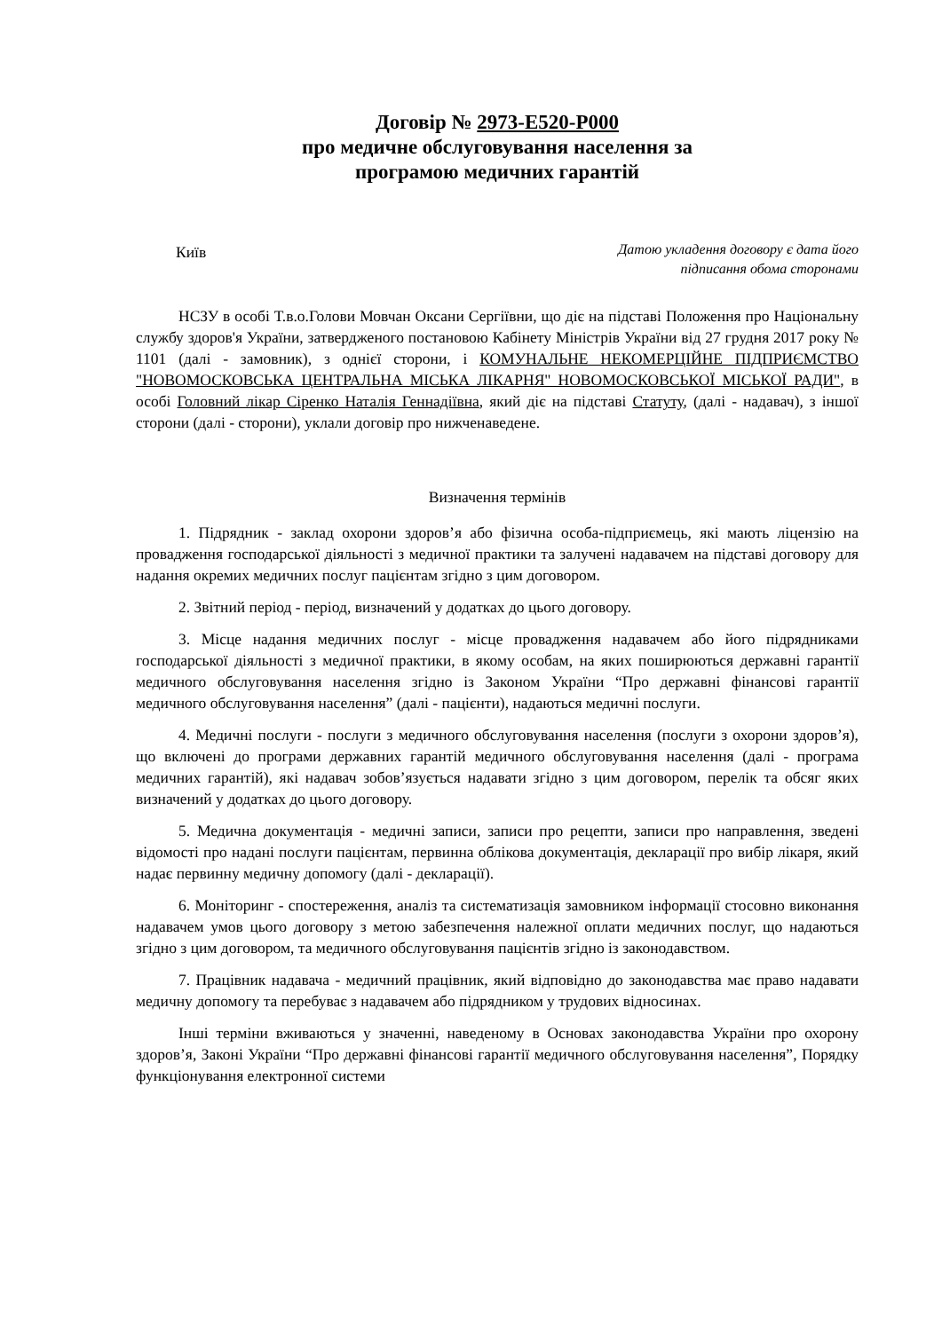Договір № 2973-Е520-Р000
про медичне обслуговування населення за
програмою медичних гарантій
Київ
Датою укладення договору є дата його
підписання обома сторонами
НСЗУ в особі Т.в.о.Голови Мовчан Оксани Сергіївни, що діє на підставі Положення про Національну службу здоров'я України, затвердженого постановою Кабінету Міністрів України від 27 грудня 2017 року № 1101 (далі - замовник), з однієї сторони, і КОМУНАЛЬНЕ НЕКОМЕРЦІЙНЕ ПІДПРИЄМСТВО "НОВОМОСКОВСЬКА ЦЕНТРАЛЬНА МІСЬКА ЛІКАРНЯ" НОВОМОСКОВСЬКОЇ МІСЬКОЇ РАДИ", в особі Головний лікар Сіренко Наталія Геннадіївна, який діє на підставі Статуту, (далі - надавач), з іншої сторони (далі - сторони), уклали договір про нижченаведене.
Визначення термінів
1. Підрядник - заклад охорони здоров’я або фізична особа-підприємець, які мають ліцензію на провадження господарської діяльності з медичної практики та залучені надавачем на підставі договору для надання окремих медичних послуг пацієнтам згідно з цим договором.
2. Звітний період - період, визначений у додатках до цього договору.
3. Місце надання медичних послуг - місце провадження надавачем або його підрядниками господарської діяльності з медичної практики, в якому особам, на яких поширюються державні гарантії медичного обслуговування населення згідно із Законом України “Про державні фінансові гарантії медичного обслуговування населення” (далі - пацієнти), надаються медичні послуги.
4. Медичні послуги - послуги з медичного обслуговування населення (послуги з охорони здоров’я), що включені до програми державних гарантій медичного обслуговування населення (далі - програма медичних гарантій), які надавач зобов’язується надавати згідно з цим договором, перелік та обсяг яких визначений у додатках до цього договору.
5. Медична документація - медичні записи, записи про рецепти, записи про направлення, зведені відомості про надані послуги пацієнтам, первинна облікова документація, декларації про вибір лікаря, який надає первинну медичну допомогу (далі - декларації).
6. Моніторинг - спостереження, аналіз та систематизація замовником інформації стосовно виконання надавачем умов цього договору з метою забезпечення належної оплати медичних послуг, що надаються згідно з цим договором, та медичного обслуговування пацієнтів згідно із законодавством.
7. Працівник надавача - медичний працівник, який відповідно до законодавства має право надавати медичну допомогу та перебуває з надавачем або підрядником у трудових відносинах.
Інші терміни вживаються у значенні, наведеному в Основах законодавства України про охорону здоров’я, Законі України “Про державні фінансові гарантії медичного обслуговування населення”, Порядку функціонування електронної системи